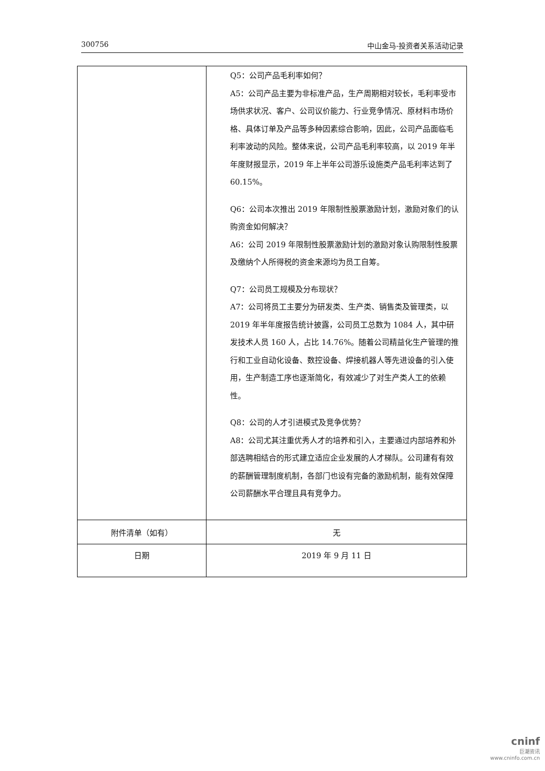300756 中山金马-投资者关系活动记录
| | Q5：公司产品毛利率如何？ A5：公司产品主要为非标准产品，生产周期相对较长，毛利率受市场供求状况、客户、公司议价能力、行业竞争情况、原材料市场价格、具体订单及产品等多种因素综合影响，因此，公司产品面临毛利率波动的风险。整体来说，公司产品毛利率较高，以 2019 年半年度财报显示，2019 年上半年公司游乐设施类产品毛利率达到了 60.15%。 Q6：公司本次推出 2019 年限制性股票激励计划，激励对象们的认购资金如何解决？ A6：公司 2019 年限制性股票激励计划的激励对象认购限制性股票及缴纳个人所得税的资金来源均为员工自筹。 Q7：公司员工规模及分布现状？ A7：公司将员工主要分为研发类、生产类、销售类及管理类，以 2019 年半年度报告统计披露，公司员工总数为 1084 人，其中研发技术人员 160 人，占比 14.76%。随着公司精益化生产管理的推行和工业自动化设备、数控设备、焊接机器人等先进设备的引入使用，生产制造工序也逐渐简化，有效减少了对生产类人工的依赖性。 Q8：公司的人才引进模式及竞争优势？ A8：公司尤其注重优秀人才的培养和引入，主要通过内部培养和外部选聘相结合的形式建立适应企业发展的人才梯队。公司建有有效的薪酬管理制度机制，各部门也设有完备的激励机制，能有效保障公司薪酬水平合理且具有竞争力。 |
| 附件清单（如有） | 无 |
| 日期 | 2019 年 9 月 11 日 |
cninf
巨潮资讯
www.cninfo.com.cn